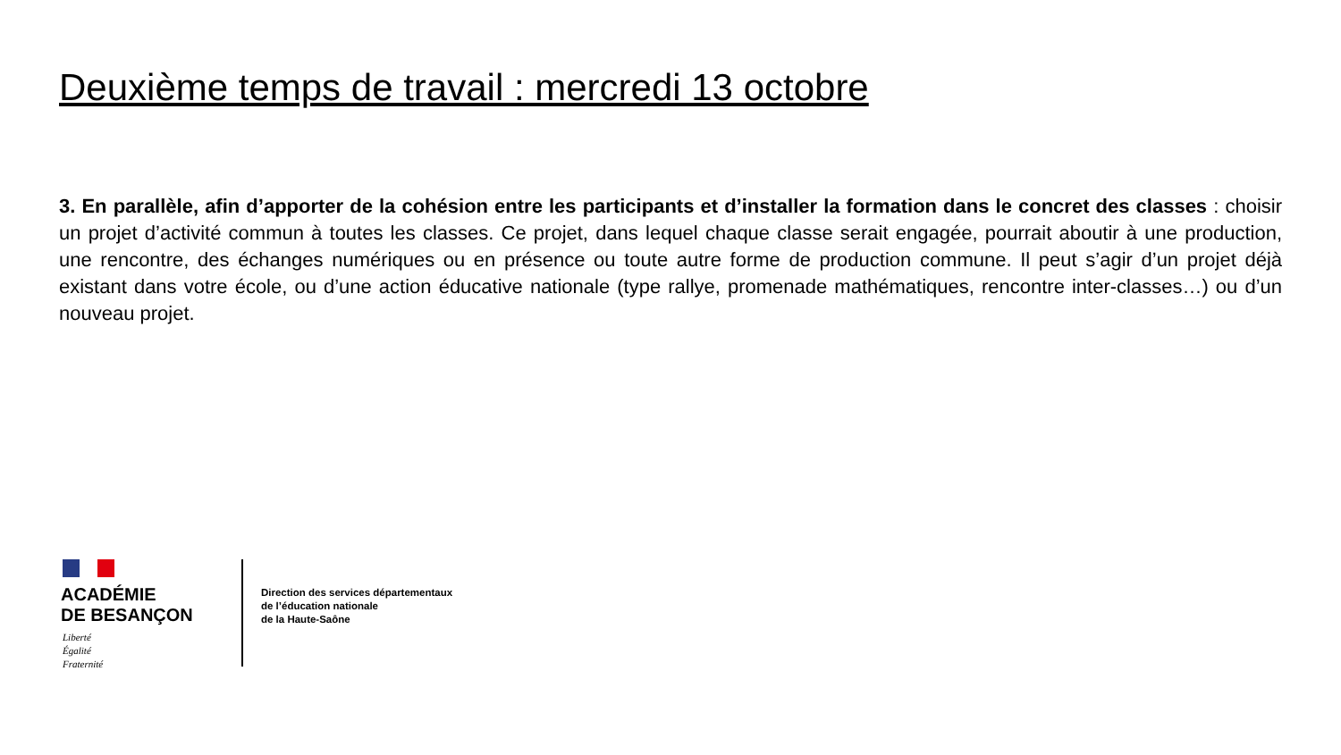Deuxième temps de travail : mercredi 13 octobre
3. En parallèle, afin d’apporter de la cohésion entre les participants et d’installer la formation dans le concret des classes : choisir un projet d’activité commun à toutes les classes. Ce projet, dans lequel chaque classe serait engagée, pourrait aboutir à une production, une rencontre, des échanges numériques ou en présence ou toute autre forme de production commune. Il peut s’agir d’un projet déjà existant dans votre école, ou d’une action éducative nationale (type rallye, promenade mathématiques, rencontre inter-classes…) ou d’un nouveau projet.
ACADÉMIE
DE BESANÇON
Liberté
Égalité
Fraternité
Direction des services départementaux
de l’éducation nationale
de la Haute-Saône